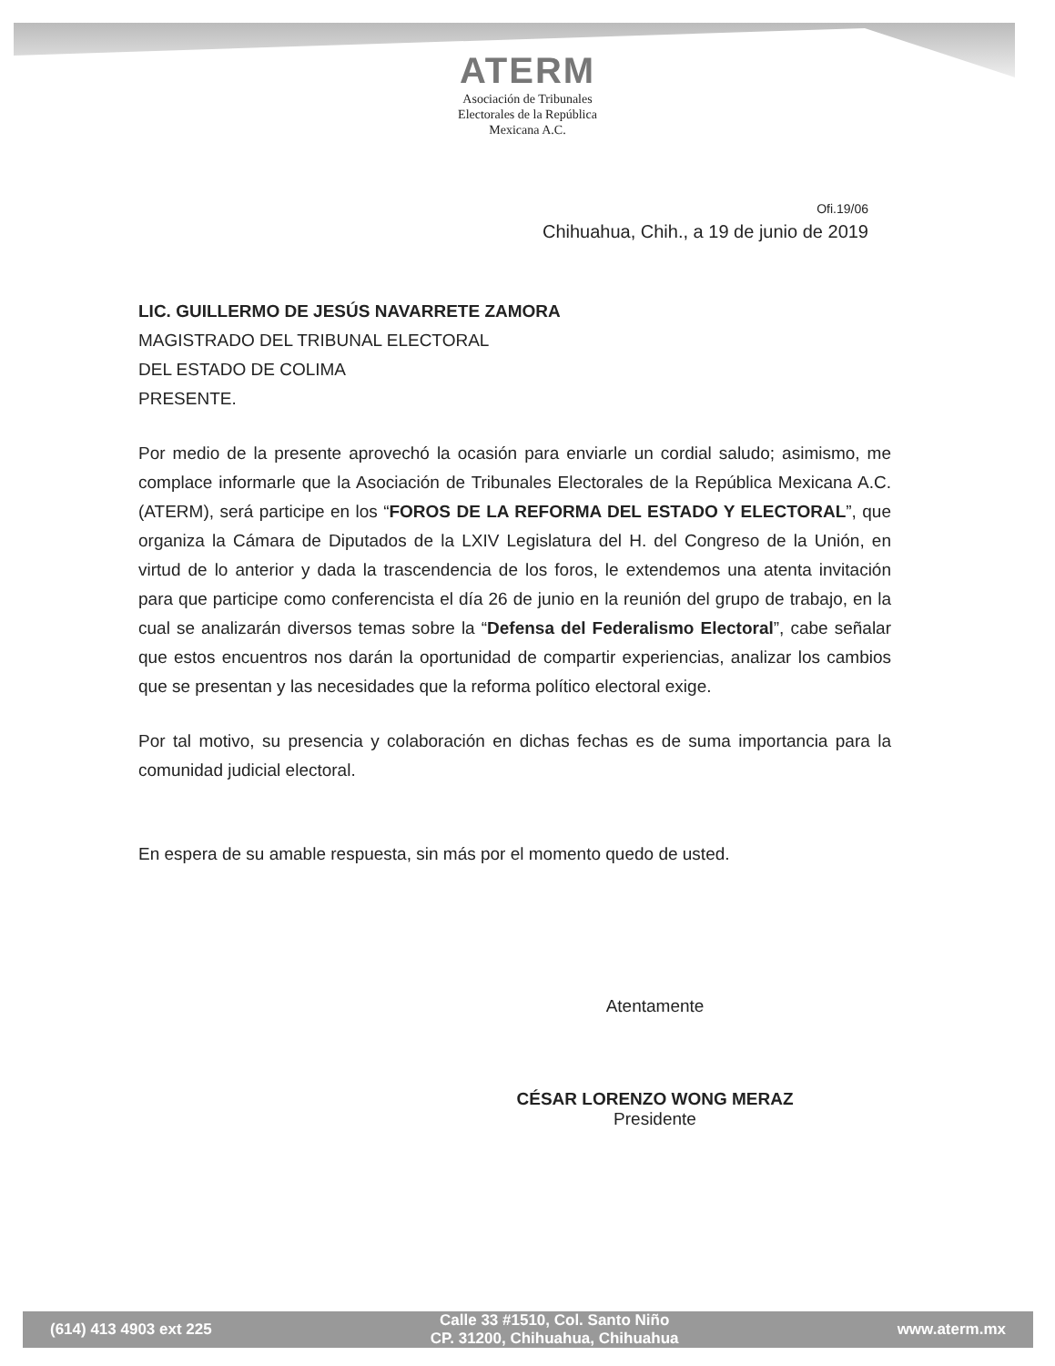ATERM
Asociación de Tribunales
Electorales de la República
Mexicana A.C.
Ofi.19/06
Chihuahua, Chih., a 19 de junio de 2019
LIC. GUILLERMO DE JESÚS NAVARRETE ZAMORA
MAGISTRADO DEL TRIBUNAL ELECTORAL
DEL ESTADO DE COLIMA
PRESENTE.
Por medio de la presente aprovechó la ocasión para enviarle un cordial saludo; asimismo, me complace informarle que la Asociación de Tribunales Electorales de la República Mexicana A.C. (ATERM), será participe en los “FOROS DE LA REFORMA DEL ESTADO Y ELECTORAL”, que organiza la Cámara de Diputados de la LXIV Legislatura del H. del Congreso de la Unión, en virtud de lo anterior y dada la trascendencia de los foros, le extendemos una atenta invitación para que participe como conferencista el día 26 de junio en la reunión del grupo de trabajo, en la cual se analizarán diversos temas sobre la “Defensa del Federalismo Electoral”, cabe señalar que estos encuentros nos darán la oportunidad de compartir experiencias, analizar los cambios que se presentan y las necesidades que la reforma político electoral exige.
Por tal motivo, su presencia y colaboración en dichas fechas es de suma importancia para la comunidad judicial electoral.
En espera de su amable respuesta, sin más por el momento quedo de usted.
Atentamente
CÉSAR LORENZO WONG MERAZ
Presidente
(614) 413 4903 ext 225 Calle 33 #1510, Col. Santo Niño
CP. 31200, Chihuahua, Chihuahua www.aterm.mx